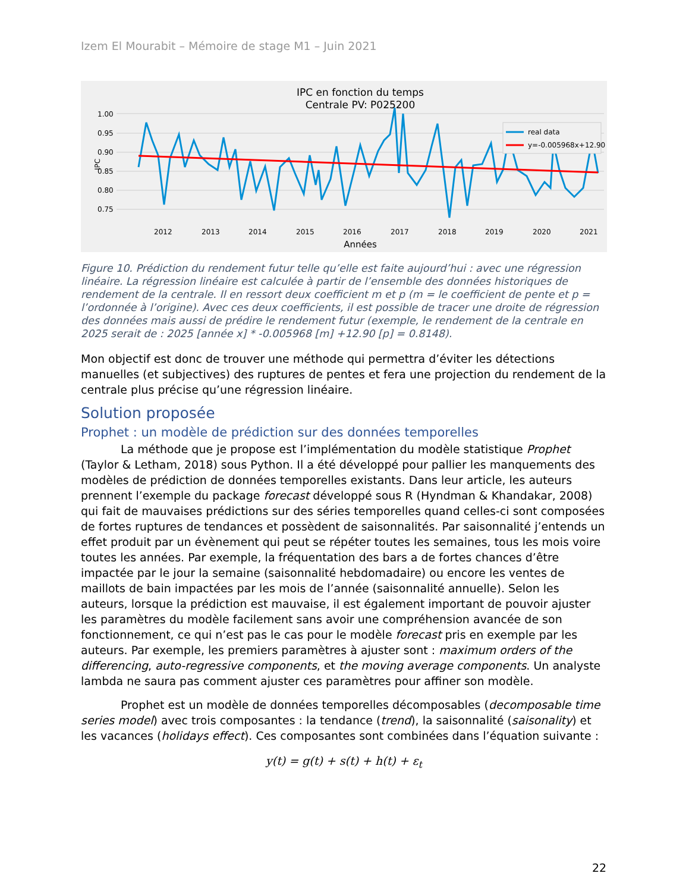Izem El Mourabit – Mémoire de stage M1 – Juin 2021
IPC en fonction du temps
Centrale PV: P025200
1.00
0.95
0.90
0.85
0.80
0.75
IPC
2012
2013
2014
2015
2016
2017
2018
2019
2020
2021
Années
real data
y=-0.005968x+12.90
Figure 10. Prédiction du rendement futur telle qu’elle est faite aujourd’hui : avec une régression linéaire. La régression linéaire est calculée à partir de l’ensemble des données historiques de rendement de la centrale. Il en ressort deux coefficient m et p (m = le coefficient de pente et p = l’ordonnée à l’origine). Avec ces deux coefficients, il est possible de tracer une droite de régression des données mais aussi de prédire le rendement futur (exemple, le rendement de la centrale en 2025 serait de : 2025 [année x] * -0.005968 [m] +12.90 [p] = 0.8148).
Mon objectif est donc de trouver une méthode qui permettra d’éviter les détections manuelles (et subjectives) des ruptures de pentes et fera une projection du rendement de la centrale plus précise qu’une régression linéaire.
Solution proposée
Prophet : un modèle de prédiction sur des données temporelles
La méthode que je propose est l’implémentation du modèle statistique Prophet (Taylor & Letham, 2018) sous Python. Il a été développé pour pallier les manquements des modèles de prédiction de données temporelles existants. Dans leur article, les auteurs prennent l’exemple du package forecast développé sous R (Hyndman & Khandakar, 2008) qui fait de mauvaises prédictions sur des séries temporelles quand celles-ci sont composées de fortes ruptures de tendances et possèdent de saisonnalités. Par saisonnalité j’entends un effet produit par un évènement qui peut se répéter toutes les semaines, tous les mois voire toutes les années. Par exemple, la fréquentation des bars a de fortes chances d’être impactée par le jour la semaine (saisonnalité hebdomadaire) ou encore les ventes de maillots de bain impactées par les mois de l’année (saisonnalité annuelle). Selon les auteurs, lorsque la prédiction est mauvaise, il est également important de pouvoir ajuster les paramètres du modèle facilement sans avoir une compréhension avancée de son fonctionnement, ce qui n’est pas le cas pour le modèle forecast pris en exemple par les auteurs. Par exemple, les premiers paramètres à ajuster sont : maximum orders of the differencing, auto-regressive components, et the moving average components. Un analyste lambda ne saura pas comment ajuster ces paramètres pour affiner son modèle.
Prophet est un modèle de données temporelles décomposables (decomposable time series model) avec trois composantes : la tendance (trend), la saisonnalité (saisonality) et les vacances (holidays effect). Ces composantes sont combinées dans l’équation suivante :
y(t) = g(t) + s(t) + h(t) + ε<sub>t</sub>
22